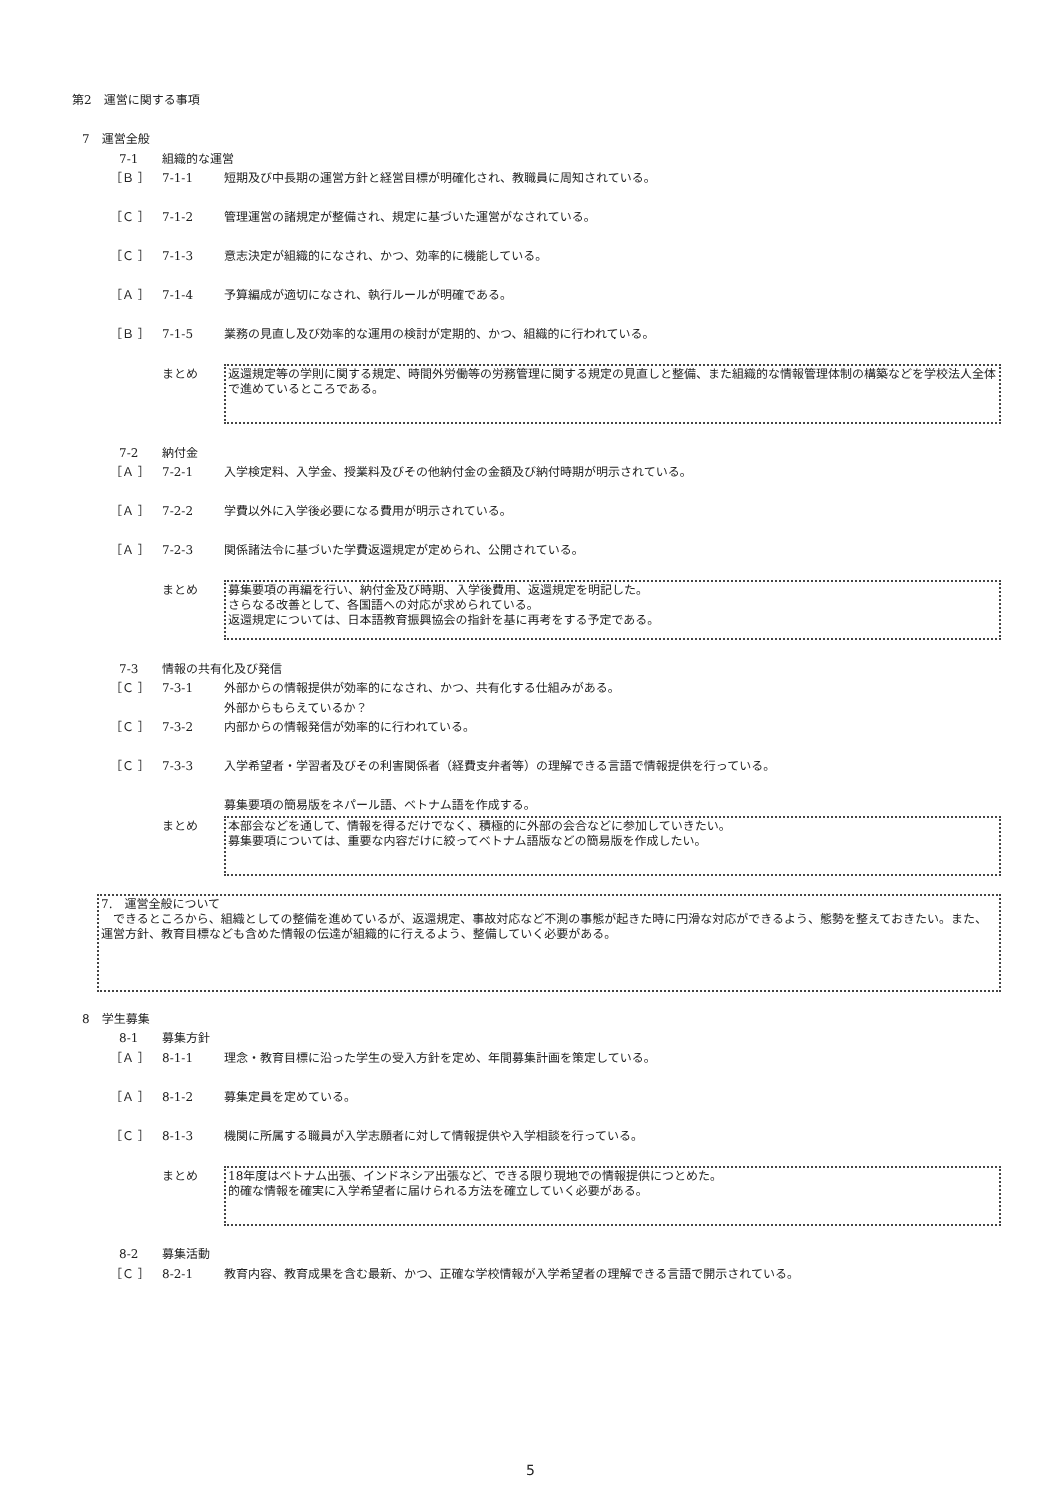第2　運営に関する事項
7　運営全般
7-1 組織的な運営
［Ｂ ］ 7-1-1 短期及び中長期の運営方針と経営目標が明確化され、教職員に周知されている。
［Ｃ ］ 7-1-2 管理運営の諸規定が整備され、規定に基づいた運営がなされている。
［Ｃ ］ 7-1-3 意志決定が組織的になされ、かつ、効率的に機能している。
［Ａ ］ 7-1-4 予算編成が適切になされ、執行ルールが明確である。
［Ｂ ］ 7-1-5 業務の見直し及び効率的な運用の検討が定期的、かつ、組織的に行われている。
まとめ
返還規定等の学則に関する規定、時間外労働等の労務管理に関する規定の見直しと整備、また組織的な情報管理体制の構築などを学校法人全体で進めているところである。
7-2 納付金
［Ａ ］ 7-2-1 入学検定料、入学金、授業料及びその他納付金の金額及び納付時期が明示されている。
［Ａ ］ 7-2-2 学費以外に入学後必要になる費用が明示されている。
［Ａ ］ 7-2-3 関係諸法令に基づいた学費返還規定が定められ、公開されている。
まとめ
募集要項の再編を行い、納付金及び時期、入学後費用、返還規定を明記した。
さらなる改善として、各国語への対応が求められている。
返還規定については、日本語教育振興協会の指針を基に再考をする予定である。
7-3 情報の共有化及び発信
［Ｃ ］ 7-3-1 外部からの情報提供が効率的になされ、かつ、共有化する仕組みがある。
外部からもらえているか？
［Ｃ ］ 7-3-2 内部からの情報発信が効率的に行われている。
［Ｃ ］ 7-3-3 入学希望者・学習者及びその利害関係者（経費支弁者等）の理解できる言語で情報提供を行っている。
募集要項の簡易版をネパール語、ベトナム語を作成する。
まとめ
本部会などを通して、情報を得るだけでなく、積極的に外部の会合などに参加していきたい。
募集要項については、重要な内容だけに絞ってベトナム語版などの簡易版を作成したい。
7.　運営全般について
　できるところから、組織としての整備を進めているが、返還規定、事故対応など不測の事態が起きた時に円滑な対応ができるよう、態勢を整えておきたい。また、運営方針、教育目標なども含めた情報の伝達が組織的に行えるよう、整備していく必要がある。
8　学生募集
8-1 募集方針
［Ａ ］ 8-1-1 理念・教育目標に沿った学生の受入方針を定め、年間募集計画を策定している。
［Ａ ］ 8-1-2 募集定員を定めている。
［Ｃ ］ 8-1-3 機関に所属する職員が入学志願者に対して情報提供や入学相談を行っている。
まとめ
18年度はベトナム出張、インドネシア出張など、できる限り現地での情報提供につとめた。
的確な情報を確実に入学希望者に届けられる方法を確立していく必要がある。
8-2 募集活動
［Ｃ ］ 8-2-1 教育内容、教育成果を含む最新、かつ、正確な学校情報が入学希望者の理解できる言語で開示されている。
5